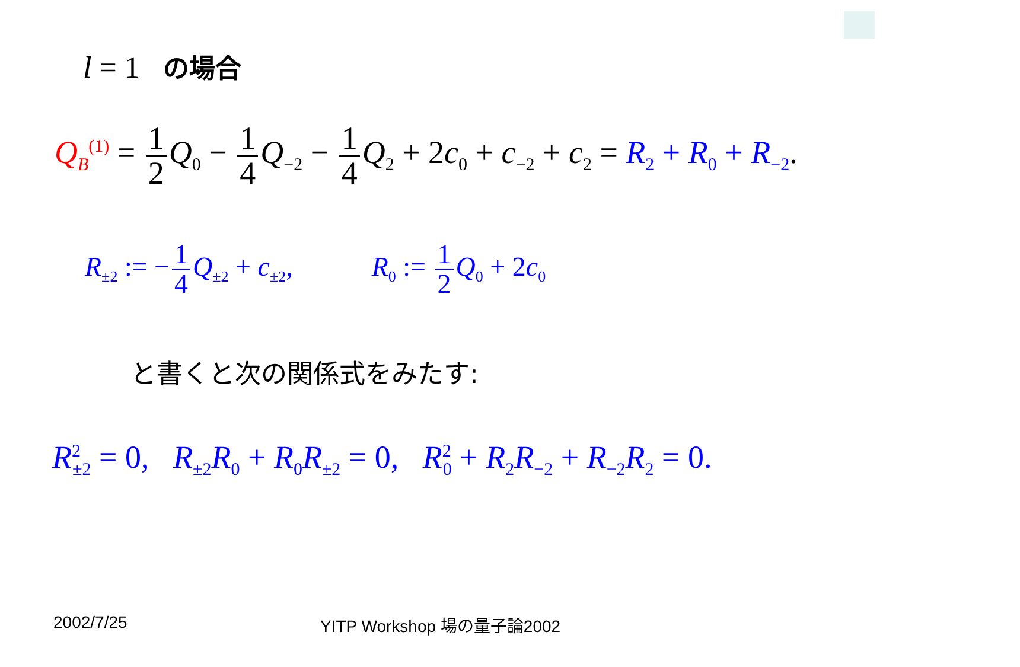l = 1 の場合
Q<sub>B</sub><sup>(1)</sup> = 1 2 Q<sub>0</sub> − 1 4 Q<sub>−2</sub> − 1 4 Q<sub>2</sub> + 2c<sub>0</sub> + c<sub>−2</sub> + c<sub>2</sub> = R<sub>2</sub> + R<sub>0</sub> + R<sub>−2</sub>.
R<sub>±2</sub> := − 1 4 Q<sub>±2</sub> + c<sub>±2</sub>, R<sub>0</sub> := 1 2 Q<sub>0</sub> + 2c<sub>0</sub>
と書くと次の関係式をみたす:
R<sup>2</sup><sub>±2</sub> = 0, R<sub>±2</sub>R<sub>0</sub> + R<sub>0</sub>R<sub>±2</sub> = 0, R<sup>2</sup><sub>0</sub> + R<sub>2</sub>R<sub>−2</sub> + R<sub>−2</sub>R<sub>2</sub> = 0.
2002/7/25 YITP Workshop 場の量子論2002